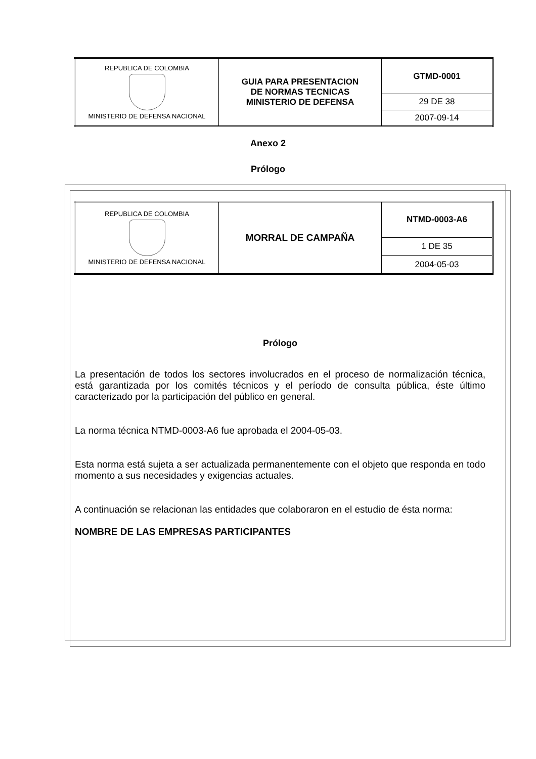| REPUBLICA DE COLOMBIA MINISTERIO DE DEFENSA NACIONAL | GUIA PARA PRESENTACION DE NORMAS TECNICAS MINISTERIO DE DEFENSA | GTMD-0001 |
| | | 29 DE 38 |
| | | 2007-09-14 |
Anexo 2
Prólogo
| REPUBLICA DE COLOMBIA MINISTERIO DE DEFENSA NACIONAL | MORRAL DE CAMPAÑA | NTMD-0003-A6 |
| | | 1 DE 35 |
| | | 2004-05-03 |
Prólogo
La presentación de todos los sectores involucrados en el proceso de normalización técnica, está garantizada por los comités técnicos y el período de consulta pública, éste último caracterizado por la participación del público en general.
La norma técnica NTMD-0003-A6 fue aprobada el 2004-05-03.
Esta norma está sujeta a ser actualizada permanentemente con el objeto que responda en todo momento a sus necesidades y exigencias actuales.
A continuación se relacionan las entidades que colaboraron en el estudio de ésta norma:
NOMBRE DE LAS EMPRESAS PARTICIPANTES